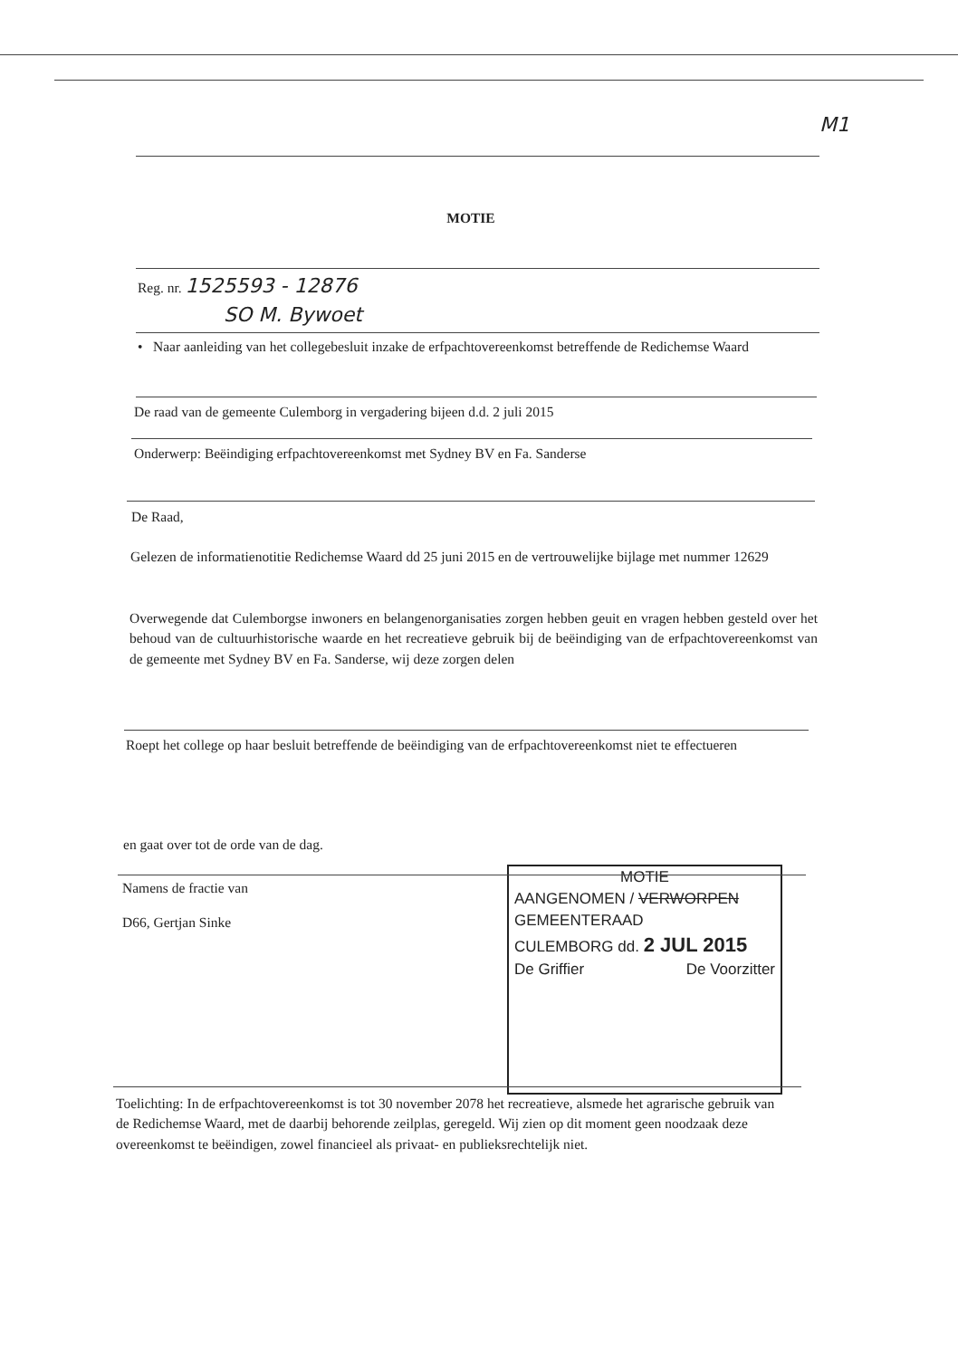M1
MOTIE
Reg. nr. 1525593 - 12876
SO M. Bywoet
• Naar aanleiding van het collegebesluit inzake de erfpachtovereenkomst betreffende de Redichemse Waard
De raad van de gemeente Culemborg in vergadering bijeen d.d. 2 juli 2015
Onderwerp: Beëindiging erfpachtovereenkomst met Sydney BV en Fa. Sanderse
De Raad,
Gelezen de informatienotitie Redichemse Waard dd 25 juni 2015 en de vertrouwelijke bijlage met nummer 12629
Overwegende dat Culemborgse inwoners en belangenorganisaties zorgen hebben geuit en vragen hebben gesteld over het behoud van de cultuurhistorische waarde en het recreatieve gebruik bij de beëindiging van de erfpachtovereenkomst van de gemeente met Sydney BV en Fa. Sanderse, wij deze zorgen delen
Roept het college op haar besluit betreffende de beëindiging van de erfpachtovereenkomst niet te effectueren
en gaat over tot de orde van de dag.
Namens de fractie van
D66, Gertjan Sinke
MOTIE
AANGENOMEN / VERWORPEN
GEMEENTERAAD
CULEMBORG dd. 2 JUL 2015
De Griffier De Voorzitter
Toelichting: In de erfpachtovereenkomst is tot 30 november 2078 het recreatieve, alsmede het agrarische gebruik van de Redichemse Waard, met de daarbij behorende zeilplas, geregeld. Wij zien op dit moment geen noodzaak deze overeenkomst te beëindigen, zowel financieel als privaat- en publieksrechtelijk niet.